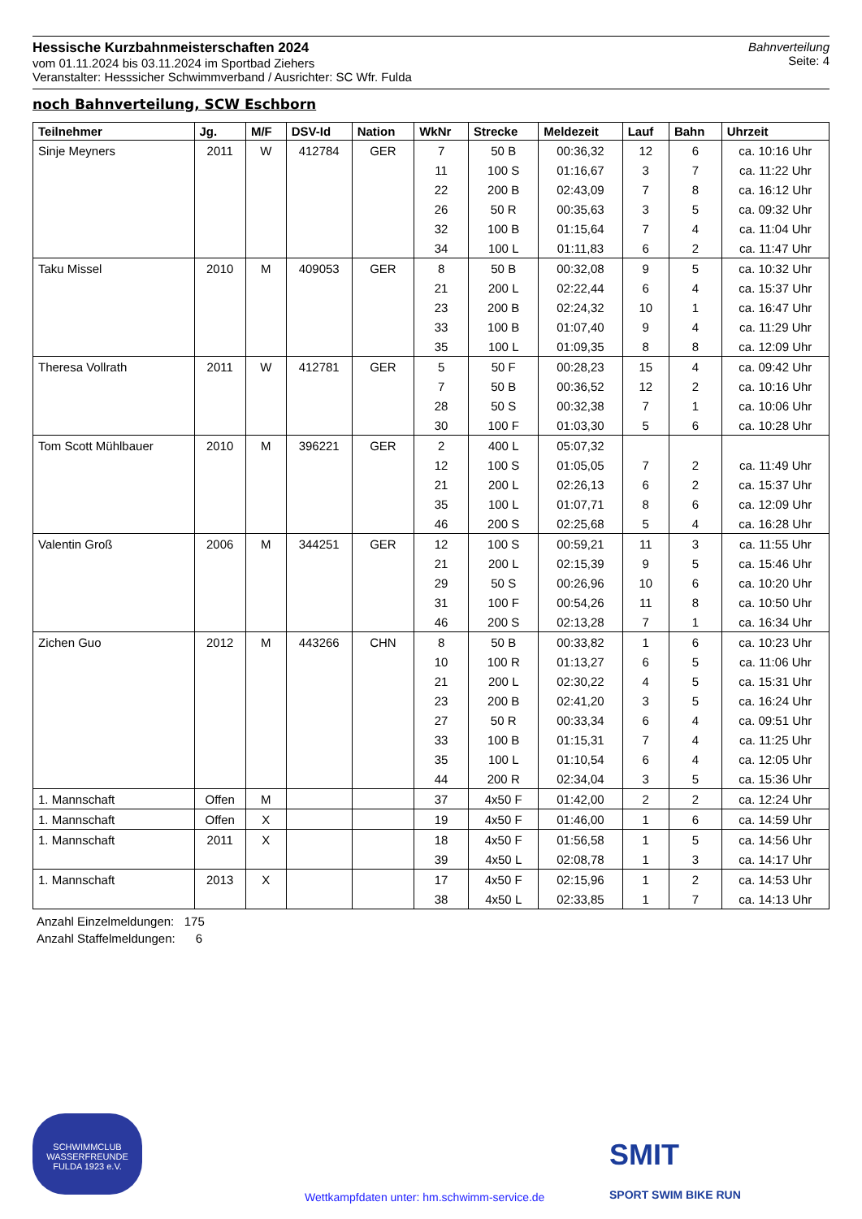Hessische Kurzbahnmeisterschaften 2024
vom 01.11.2024 bis 03.11.2024 im Sportbad Ziehers
Veranstalter: Hesssicher Schwimmverband / Ausrichter: SC Wfr. Fulda
Bahnverteilung
Seite: 4
noch Bahnverteilung, SCW Eschborn
| Teilnehmer | Jg. | M/F | DSV-Id | Nation | WkNr | Strecke | Meldezeit | Lauf | Bahn | Uhrzeit |
| --- | --- | --- | --- | --- | --- | --- | --- | --- | --- | --- |
| Sinje Meyners | 2011 | W | 412784 | GER | 7 | 50 B | 00:36,32 | 12 | 6 | ca. 10:16 Uhr |
| | | | | | 11 | 100 S | 01:16,67 | 3 | 7 | ca. 11:22 Uhr |
| | | | | | 22 | 200 B | 02:43,09 | 7 | 8 | ca. 16:12 Uhr |
| | | | | | 26 | 50 R | 00:35,63 | 3 | 5 | ca. 09:32 Uhr |
| | | | | | 32 | 100 B | 01:15,64 | 7 | 4 | ca. 11:04 Uhr |
| | | | | | 34 | 100 L | 01:11,83 | 6 | 2 | ca. 11:47 Uhr |
| Taku Missel | 2010 | M | 409053 | GER | 8 | 50 B | 00:32,08 | 9 | 5 | ca. 10:32 Uhr |
| | | | | | 21 | 200 L | 02:22,44 | 6 | 4 | ca. 15:37 Uhr |
| | | | | | 23 | 200 B | 02:24,32 | 10 | 1 | ca. 16:47 Uhr |
| | | | | | 33 | 100 B | 01:07,40 | 9 | 4 | ca. 11:29 Uhr |
| | | | | | 35 | 100 L | 01:09,35 | 8 | 8 | ca. 12:09 Uhr |
| Theresa Vollrath | 2011 | W | 412781 | GER | 5 | 50 F | 00:28,23 | 15 | 4 | ca. 09:42 Uhr |
| | | | | | 7 | 50 B | 00:36,52 | 12 | 2 | ca. 10:16 Uhr |
| | | | | | 28 | 50 S | 00:32,38 | 7 | 1 | ca. 10:06 Uhr |
| | | | | | 30 | 100 F | 01:03,30 | 5 | 6 | ca. 10:28 Uhr |
| Tom Scott Mühlbauer | 2010 | M | 396221 | GER | 2 | 400 L | 05:07,32 | | | |
| | | | | | 12 | 100 S | 01:05,05 | 7 | 2 | ca. 11:49 Uhr |
| | | | | | 21 | 200 L | 02:26,13 | 6 | 2 | ca. 15:37 Uhr |
| | | | | | 35 | 100 L | 01:07,71 | 8 | 6 | ca. 12:09 Uhr |
| | | | | | 46 | 200 S | 02:25,68 | 5 | 4 | ca. 16:28 Uhr |
| Valentin Groß | 2006 | M | 344251 | GER | 12 | 100 S | 00:59,21 | 11 | 3 | ca. 11:55 Uhr |
| | | | | | 21 | 200 L | 02:15,39 | 9 | 5 | ca. 15:46 Uhr |
| | | | | | 29 | 50 S | 00:26,96 | 10 | 6 | ca. 10:20 Uhr |
| | | | | | 31 | 100 F | 00:54,26 | 11 | 8 | ca. 10:50 Uhr |
| | | | | | 46 | 200 S | 02:13,28 | 7 | 1 | ca. 16:34 Uhr |
| Zichen Guo | 2012 | M | 443266 | CHN | 8 | 50 B | 00:33,82 | 1 | 6 | ca. 10:23 Uhr |
| | | | | | 10 | 100 R | 01:13,27 | 6 | 5 | ca. 11:06 Uhr |
| | | | | | 21 | 200 L | 02:30,22 | 4 | 5 | ca. 15:31 Uhr |
| | | | | | 23 | 200 B | 02:41,20 | 3 | 5 | ca. 16:24 Uhr |
| | | | | | 27 | 50 R | 00:33,34 | 6 | 4 | ca. 09:51 Uhr |
| | | | | | 33 | 100 B | 01:15,31 | 7 | 4 | ca. 11:25 Uhr |
| | | | | | 35 | 100 L | 01:10,54 | 6 | 4 | ca. 12:05 Uhr |
| | | | | | 44 | 200 R | 02:34,04 | 3 | 5 | ca. 15:36 Uhr |
| 1. Mannschaft | Offen | M | | | 37 | 4x50 F | 01:42,00 | 2 | 2 | ca. 12:24 Uhr |
| 1. Mannschaft | Offen | X | | | 19 | 4x50 F | 01:46,00 | 1 | 6 | ca. 14:59 Uhr |
| 1. Mannschaft | 2011 | X | | | 18 | 4x50 F | 01:56,58 | 1 | 5 | ca. 14:56 Uhr |
| | | | | | 39 | 4x50 L | 02:08,78 | 1 | 3 | ca. 14:17 Uhr |
| 1. Mannschaft | 2013 | X | | | 17 | 4x50 F | 02:15,96 | 1 | 2 | ca. 14:53 Uhr |
| | | | | | 38 | 4x50 L | 02:33,85 | 1 | 7 | ca. 14:13 Uhr |
Anzahl Einzelmeldungen: 175
Anzahl Staffelmeldungen: 6
SCHWIMMCLUB
WASSERFREUNDE
FULDA 1923 e.V.
Wettkampfdaten unter: hm.schwimm-service.de
SMIT
SPORT SWIM BIKE RUN